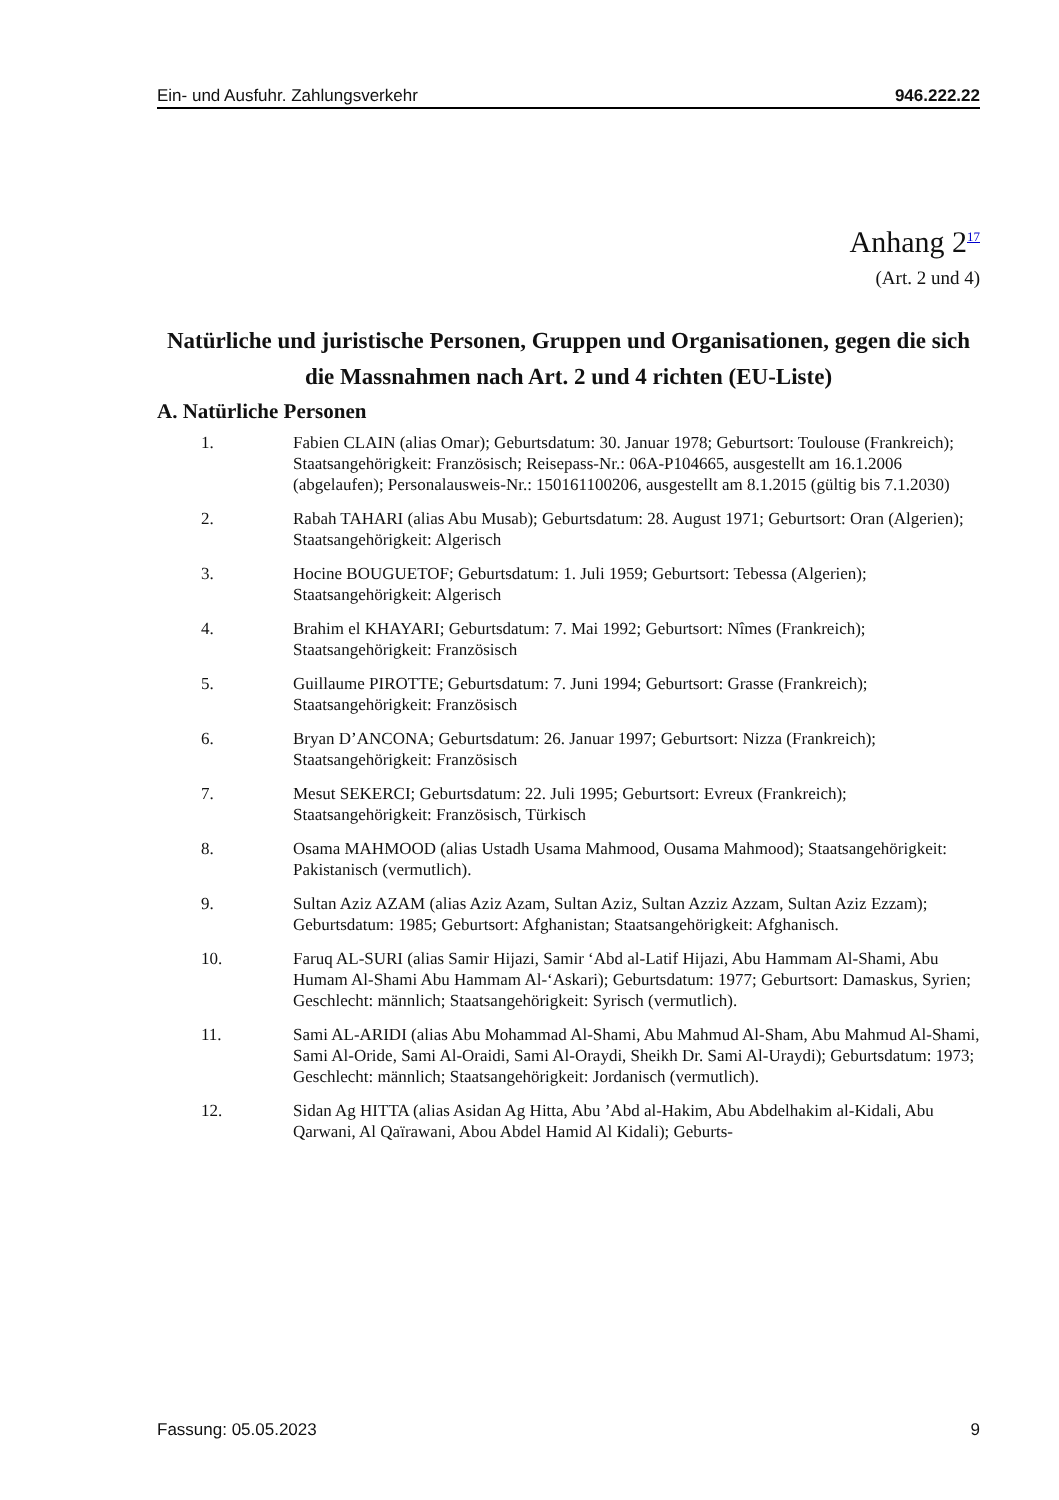Ein- und Ausfuhr. Zahlungsverkehr 946.222.22
Anhang 2<sup>17</sup>
(Art. 2 und 4)
Natürliche und juristische Personen, Gruppen und Organisationen, gegen die sich die Massnahmen nach Art. 2 und 4 richten (EU-Liste)
A. Natürliche Personen
1. Fabien CLAIN (alias Omar); Geburtsdatum: 30. Januar 1978; Geburtsort: Toulouse (Frankreich); Staatsangehörigkeit: Französisch; Reisepass-Nr.: 06A-P104665, ausgestellt am 16.1.2006 (abgelaufen); Personalausweis-Nr.: 150161100206, ausgestellt am 8.1.2015 (gültig bis 7.1.2030)
2. Rabah TAHARI (alias Abu Musab); Geburtsdatum: 28. August 1971; Geburtsort: Oran (Algerien); Staatsangehörigkeit: Algerisch
3. Hocine BOUGUETOF; Geburtsdatum: 1. Juli 1959; Geburtsort: Tebessa (Algerien); Staatsangehörigkeit: Algerisch
4. Brahim el KHAYARI; Geburtsdatum: 7. Mai 1992; Geburtsort: Nîmes (Frankreich); Staatsangehörigkeit: Französisch
5. Guillaume PIROTTE; Geburtsdatum: 7. Juni 1994; Geburtsort: Grasse (Frankreich); Staatsangehörigkeit: Französisch
6. Bryan D’ANCONA; Geburtsdatum: 26. Januar 1997; Geburtsort: Nizza (Frankreich); Staatsangehörigkeit: Französisch
7. Mesut SEKERCI; Geburtsdatum: 22. Juli 1995; Geburtsort: Evreux (Frankreich); Staatsangehörigkeit: Französisch, Türkisch
8. Osama MAHMOOD (alias Ustadh Usama Mahmood, Ousama Mahmood); Staatsangehörigkeit: Pakistanisch (vermutlich).
9. Sultan Aziz AZAM (alias Aziz Azam, Sultan Aziz, Sultan Azziz Azzam, Sultan Aziz Ezzam); Geburtsdatum: 1985; Geburtsort: Afghanistan; Staatsangehörigkeit: Afghanisch.
10. Faruq AL-SURI (alias Samir Hijazi, Samir ‘Abd al-Latif Hijazi, Abu Hammam Al-Shami, Abu Humam Al-Shami Abu Hammam Al-‘Askari); Geburtsdatum: 1977; Geburtsort: Damaskus, Syrien; Geschlecht: männlich; Staatsangehörigkeit: Syrisch (vermutlich).
11. Sami AL-ARIDI (alias Abu Mohammad Al-Shami, Abu Mahmud Al-Sham, Abu Mahmud Al-Shami, Sami Al-Oride, Sami Al-Oraidi, Sami Al-Oraydi, Sheikh Dr. Sami Al-Uraydi); Geburtsdatum: 1973; Geschlecht: männlich; Staatsangehörigkeit: Jordanisch (vermutlich).
12. Sidan Ag HITTA (alias Asidan Ag Hitta, Abu ’Abd al-Hakim, Abu Abdelhakim al-Kidali, Abu Qarwani, Al Qaïrawani, Abou Abdel Hamid Al Kidali); Geburts-
Fassung: 05.05.2023 9